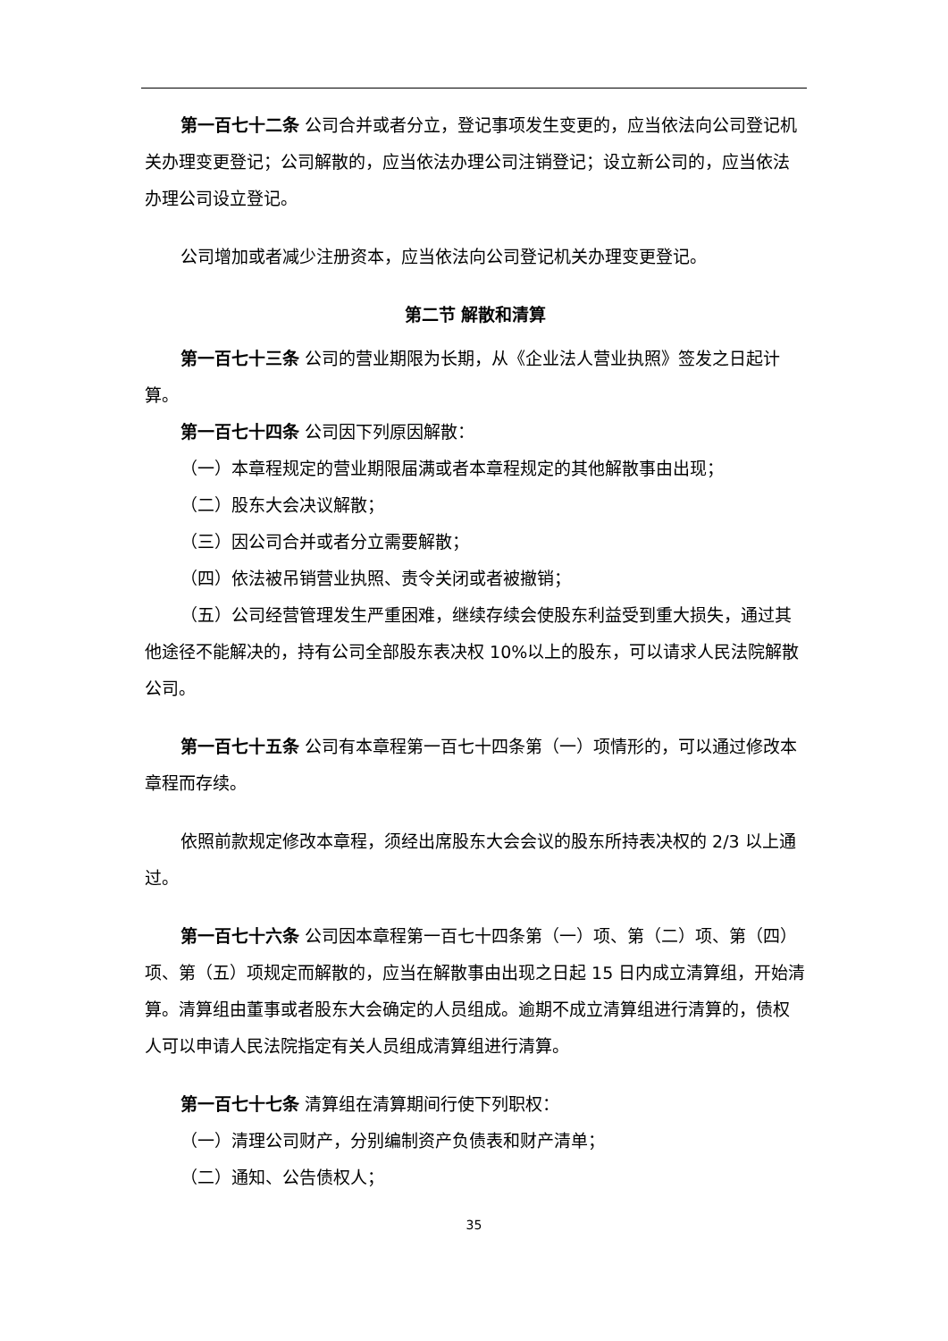第一百七十二条 公司合并或者分立，登记事项发生变更的，应当依法向公司登记机关办理变更登记；公司解散的，应当依法办理公司注销登记；设立新公司的，应当依法办理公司设立登记。
公司增加或者减少注册资本，应当依法向公司登记机关办理变更登记。
第二节 解散和清算
第一百七十三条 公司的营业期限为长期，从《企业法人营业执照》签发之日起计算。
第一百七十四条 公司因下列原因解散：
（一）本章程规定的营业期限届满或者本章程规定的其他解散事由出现；
（二）股东大会决议解散；
（三）因公司合并或者分立需要解散；
（四）依法被吊销营业执照、责令关闭或者被撤销；
（五）公司经营管理发生严重困难，继续存续会使股东利益受到重大损失，通过其他途径不能解决的，持有公司全部股东表决权 10%以上的股东，可以请求人民法院解散公司。
第一百七十五条 公司有本章程第一百七十四条第（一）项情形的，可以通过修改本章程而存续。
依照前款规定修改本章程，须经出席股东大会会议的股东所持表决权的 2/3 以上通过。
第一百七十六条 公司因本章程第一百七十四条第（一）项、第（二）项、第（四）项、第（五）项规定而解散的，应当在解散事由出现之日起 15 日内成立清算组，开始清算。清算组由董事或者股东大会确定的人员组成。逾期不成立清算组进行清算的，债权人可以申请人民法院指定有关人员组成清算组进行清算。
第一百七十七条 清算组在清算期间行使下列职权：
（一）清理公司财产，分别编制资产负债表和财产清单；
（二）通知、公告债权人；
35